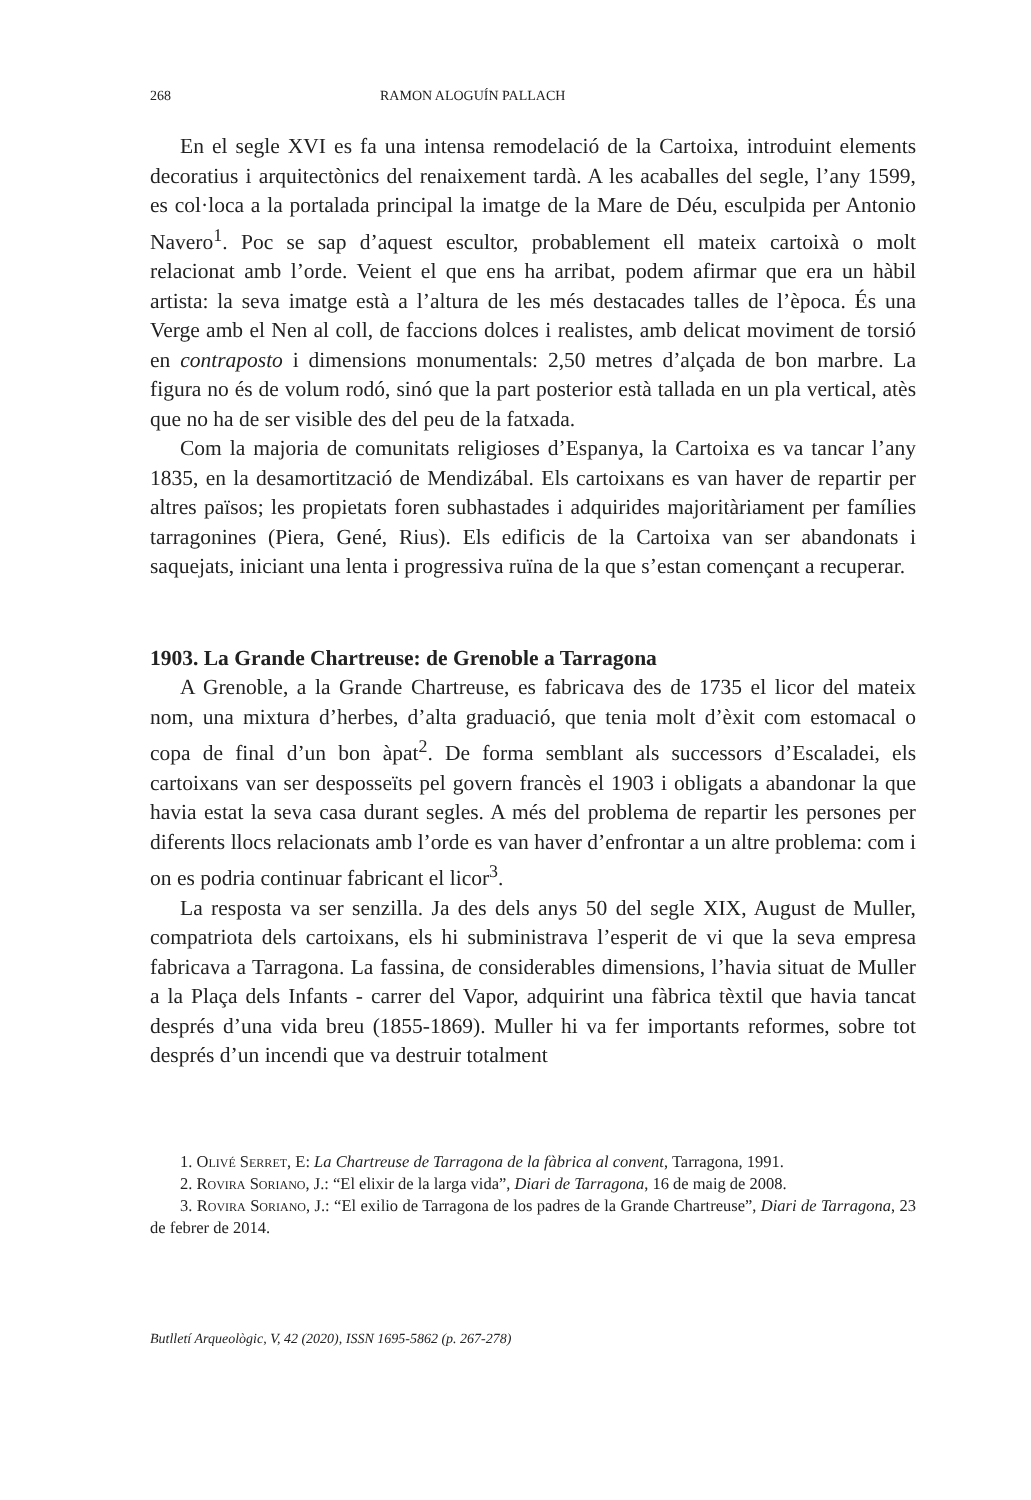268 RAMON ALOGUÍN PALLACH
En el segle XVI es fa una intensa remodelació de la Cartoixa, introduint elements decoratius i arquitectònics del renaixement tardà. A les acaballes del segle, l’any 1599, es col·loca a la portalada principal la imatge de la Mare de Déu, esculpida per Antonio Navero<sup>1</sup>. Poc se sap d’aquest escultor, probablement ell mateix cartoixà o molt relacionat amb l’orde. Veient el que ens ha arribat, podem afirmar que era un hàbil artista: la seva imatge està a l’altura de les més destacades talles de l’època. És una Verge amb el Nen al coll, de faccions dolces i realistes, amb delicat moviment de torsió en contraposto i dimensions monumentals: 2,50 metres d’alçada de bon marbre. La figura no és de volum rodó, sinó que la part posterior està tallada en un pla vertical, atès que no ha de ser visible des del peu de la fatxada.
Com la majoria de comunitats religioses d’Espanya, la Cartoixa es va tancar l’any 1835, en la desamortització de Mendizábal. Els cartoixans es van haver de repartir per altres països; les propietats foren subhastades i adquirides majoritàriament per famílies tarragonines (Piera, Gené, Rius). Els edificis de la Cartoixa van ser abandonats i saquejats, iniciant una lenta i progressiva ruïna de la que s’estan començant a recuperar.
1903. La Grande Chartreuse: de Grenoble a Tarragona
A Grenoble, a la Grande Chartreuse, es fabricava des de 1735 el licor del mateix nom, una mixtura d’herbes, d’alta graduació, que tenia molt d’èxit com estomacal o copa de final d’un bon àpat<sup>2</sup>. De forma semblant als successors d’Escaladei, els cartoixans van ser desposseïts pel govern francès el 1903 i obligats a abandonar la que havia estat la seva casa durant segles. A més del problema de repartir les persones per diferents llocs relacionats amb l’orde es van haver d’enfrontar a un altre problema: com i on es podria continuar fabricant el licor<sup>3</sup>.
La resposta va ser senzilla. Ja des dels anys 50 del segle XIX, August de Muller, compatriota dels cartoixans, els hi subministrava l’esperit de vi que la seva empresa fabricava a Tarragona. La fassina, de considerables dimensions, l’havia situat de Muller a la Plaça dels Infants - carrer del Vapor, adquirint una fàbrica tèxtil que havia tancat després d’una vida breu (1855-1869). Muller hi va fer importants reformes, sobre tot després d’un incendi que va destruir totalment
1. Olivé Serret, E: La Chartreuse de Tarragona de la fàbrica al convent, Tarragona, 1991.
2. Rovira Soriano, J.: “El elixir de la larga vida”, Diari de Tarragona, 16 de maig de 2008.
3. Rovira Soriano, J.: “El exilio de Tarragona de los padres de la Grande Chartreuse”, Diari de Tarragona, 23 de febrer de 2014.
Butlletí Arqueològic, V, 42 (2020), ISSN 1695-5862 (p. 267-278)